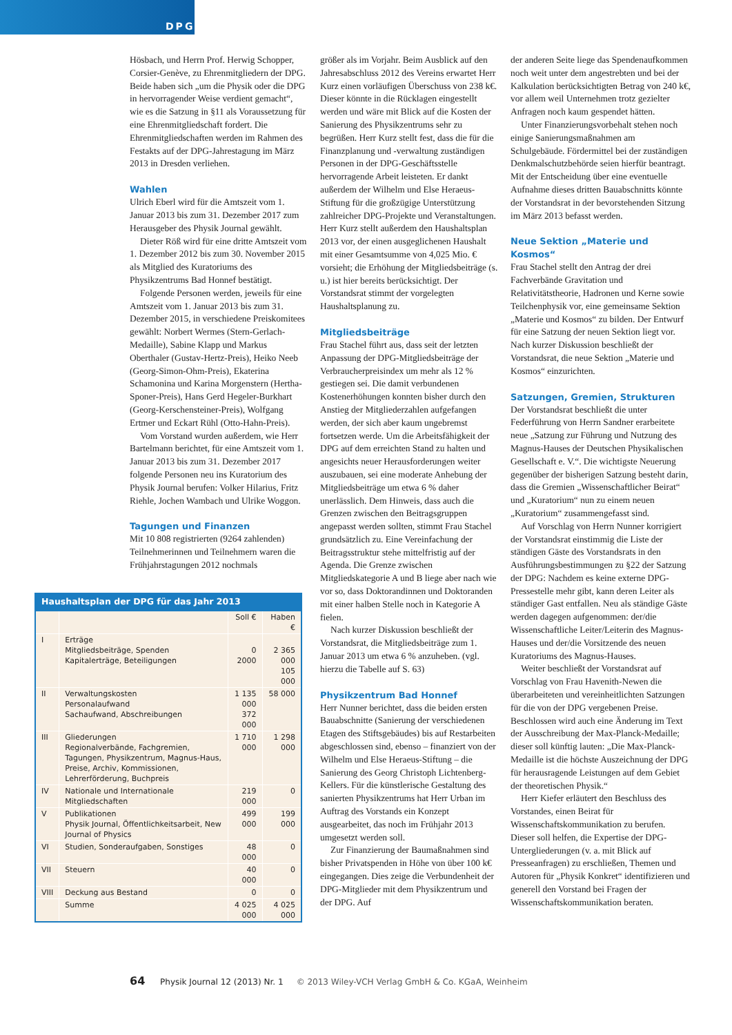DPG
Hösbach, und Herrn Prof. Herwig Schopper, Corsier-Genève, zu Ehrenmitgliedern der DPG. Beide haben sich „um die Physik oder die DPG in hervorragender Weise verdient gemacht“, wie es die Satzung in §11 als Voraussetzung für eine Ehrenmitgliedschaft fordert. Die Ehrenmitgliedschaften werden im Rahmen des Festakts auf der DPG-Jahrestagung im März 2013 in Dresden verliehen.
Wahlen
Ulrich Eberl wird für die Amtszeit vom 1. Januar 2013 bis zum 31. Dezember 2017 zum Herausgeber des Physik Journal gewählt.
Dieter Röß wird für eine dritte Amtszeit vom 1. Dezember 2012 bis zum 30. November 2015 als Mitglied des Kuratoriums des Physikzentrums Bad Honnef bestätigt.
Folgende Personen werden, jeweils für eine Amtszeit vom 1. Januar 2013 bis zum 31. Dezember 2015, in verschiedene Preiskomitees gewählt: Norbert Wermes (Stern-Gerlach-Medaille), Sabine Klapp und Markus Oberthaler (Gustav-Hertz-Preis), Heiko Neeb (Georg-Simon-Ohm-Preis), Ekaterina Schamonina und Karina Morgenstern (Hertha-Sponer-Preis), Hans Gerd Hegeler-Burkhart (Georg-Kerschensteiner-Preis), Wolfgang Ertmer und Eckart Rühl (Otto-Hahn-Preis).
Vom Vorstand wurden außerdem, wie Herr Bartelmann berichtet, für eine Amtszeit vom 1. Januar 2013 bis zum 31. Dezember 2017 folgende Personen neu ins Kuratorium des Physik Journal berufen: Volker Hilarius, Fritz Riehle, Jochen Wambach und Ulrike Woggon.
Tagungen und Finanzen
Mit 10 808 registrierten (9264 zahlenden) Teilnehmerinnen und Teilnehmern waren die Frühjahrstagungen 2012 nochmals
Haushaltsplan der DPG für das Jahr 2013
| | | Soll € | Haben € |
| --- | --- | --- | --- |
| I | Erträge Mitgliedsbeiträge, Spenden Kapitalerträge, Beteiligungen | 0 2000 | 2 365 000 105 000 |
| II | Verwaltungskosten Personalaufwand Sachaufwand, Abschreibungen | 1 135 000 372 000 | 58 000 |
| III | Gliederungen Regionalverbände, Fachgremien, Tagungen, Physikzentrum, Magnus-Haus, Preise, Archiv, Kommissionen, Lehrerförderung, Buchpreis | 1 710 000 | 1 298 000 |
| IV | Nationale und Internationale Mitgliedschaften | 219 000 | 0 |
| V | Publikationen Physik Journal, Öffentlichkeitsarbeit, New Journal of Physics | 499 000 | 199 000 |
| VI | Studien, Sonderaufgaben, Sonstiges | 48 000 | 0 |
| VII | Steuern | 40 000 | 0 |
| VIII | Deckung aus Bestand | 0 | 0 |
| | Summe | 4 025 000 | 4 025 000 |
größer als im Vorjahr. Beim Ausblick auf den Jahresabschluss 2012 des Vereins erwartet Herr Kurz einen vorläufigen Überschuss von 238 k€. Dieser könnte in die Rücklagen eingestellt werden und wäre mit Blick auf die Kosten der Sanierung des Physikzentrums sehr zu begrüßen. Herr Kurz stellt fest, dass die für die Finanzplanung und -verwaltung zuständigen Personen in der DPG-Geschäftsstelle hervorragende Arbeit leisteten. Er dankt außerdem der Wilhelm und Else Heraeus-Stiftung für die großzügige Unterstützung zahlreicher DPG-Projekte und Veranstaltungen. Herr Kurz stellt außerdem den Haushaltsplan 2013 vor, der einen ausgeglichenen Haushalt mit einer Gesamtsumme von 4,025 Mio. € vorsieht; die Erhöhung der Mitgliedsbeiträge (s. u.) ist hier bereits berücksichtigt. Der Vorstandsrat stimmt der vorgelegten Haushaltsplanung zu.
Mitgliedsbeiträge
Frau Stachel führt aus, dass seit der letzten Anpassung der DPG-Mitgliedsbeiträge der Verbraucherpreisindex um mehr als 12 % gestiegen sei. Die damit verbundenen Kostenerhöhungen konnten bisher durch den Anstieg der Mitgliederzahlen aufgefangen werden, der sich aber kaum ungebremst fortsetzen werde. Um die Arbeitsfähigkeit der DPG auf dem erreichten Stand zu halten und angesichts neuer Herausforderungen weiter auszubauen, sei eine moderate Anhebung der Mitgliedsbeiträge um etwa 6 % daher unerlässlich. Dem Hinweis, dass auch die Grenzen zwischen den Beitragsgruppen angepasst werden sollten, stimmt Frau Stachel grundsätzlich zu. Eine Vereinfachung der Beitragsstruktur stehe mittelfristig auf der Agenda. Die Grenze zwischen Mitgliedskategorie A und B liege aber nach wie vor so, dass Doktorandinnen und Doktoranden mit einer halben Stelle noch in Kategorie A fielen.
Nach kurzer Diskussion beschließt der Vorstandsrat, die Mitgliedsbeiträge zum 1. Januar 2013 um etwa 6 % anzuheben. (vgl. hierzu die Tabelle auf S. 63)
Physikzentrum Bad Honnef
Herr Nunner berichtet, dass die beiden ersten Bauabschnitte (Sanierung der verschiedenen Etagen des Stiftsgebäudes) bis auf Restarbeiten abgeschlossen sind, ebenso – finanziert von der Wilhelm und Else Heraeus-Stiftung – die Sanierung des Georg Christoph Lichtenberg-Kellers. Für die künstlerische Gestaltung des sanierten Physikzentrums hat Herr Urban im Auftrag des Vorstands ein Konzept ausgearbeitet, das noch im Frühjahr 2013 umgesetzt werden soll.
Zur Finanzierung der Baumaßnahmen sind bisher Privatspenden in Höhe von über 100 k€ eingegangen. Dies zeige die Verbundenheit der DPG-Mitglieder mit dem Physikzentrum und der DPG. Auf
der anderen Seite liege das Spendenaufkommen noch weit unter dem angestrebten und bei der Kalkulation berücksichtigten Betrag von 240 k€, vor allem weil Unternehmen trotz gezielter Anfragen noch kaum gespendet hätten.
Unter Finanzierungsvorbehalt stehen noch einige Sanierungsmaßnahmen am Schulgebäude. Fördermittel bei der zuständigen Denkmalschutzbehörde seien hierfür beantragt. Mit der Entscheidung über eine eventuelle Aufnahme dieses dritten Bauabschnitts könnte der Vorstandsrat in der bevorstehenden Sitzung im März 2013 befasst werden.
Neue Sektion „Materie und Kosmos“
Frau Stachel stellt den Antrag der drei Fachverbände Gravitation und Relativitätstheorie, Hadronen und Kerne sowie Teilchenphysik vor, eine gemeinsame Sektion „Materie und Kosmos“ zu bilden. Der Entwurf für eine Satzung der neuen Sektion liegt vor. Nach kurzer Diskussion beschließt der Vorstandsrat, die neue Sektion „Materie und Kosmos“ einzurichten.
Satzungen, Gremien, Strukturen
Der Vorstandsrat beschließt die unter Federführung von Herrn Sandner erarbeitete neue „Satzung zur Führung und Nutzung des Magnus-Hauses der Deutschen Physikalischen Gesellschaft e. V.“. Die wichtigste Neuerung gegenüber der bisherigen Satzung besteht darin, dass die Gremien „Wissenschaftlicher Beirat“ und „Kuratorium“ nun zu einem neuen „Kuratorium“ zusammengefasst sind.
Auf Vorschlag von Herrn Nunner korrigiert der Vorstandsrat einstimmig die Liste der ständigen Gäste des Vorstandsrats in den Ausführungsbestimmungen zu §22 der Satzung der DPG: Nachdem es keine externe DPG-Pressestelle mehr gibt, kann deren Leiter als ständiger Gast entfallen. Neu als ständige Gäste werden dagegen aufgenommen: der/die Wissenschaftliche Leiter/Leiterin des Magnus-Hauses und der/die Vorsitzende des neuen Kuratoriums des Magnus-Hauses.
Weiter beschließt der Vorstandsrat auf Vorschlag von Frau Havenith-Newen die überarbeiteten und vereinheitlichten Satzungen für die von der DPG vergebenen Preise. Beschlossen wird auch eine Änderung im Text der Ausschreibung der Max-Planck-Medaille; dieser soll künftig lauten: „Die Max-Planck-Medaille ist die höchste Auszeichnung der DPG für herausragende Leistungen auf dem Gebiet der theoretischen Physik.“
Herr Kiefer erläutert den Beschluss des Vorstandes, einen Beirat für Wissenschaftskommunikation zu berufen. Dieser soll helfen, die Expertise der DPG-Untergliederungen (v. a. mit Blick auf Presseanfragen) zu erschließen, Themen und Autoren für „Physik Konkret“ identifizieren und generell den Vorstand bei Fragen der Wissenschaftskommunikation beraten.
64 Physik Journal 12 (2013) Nr. 1 © 2013 Wiley-VCH Verlag GmbH & Co. KGaA, Weinheim